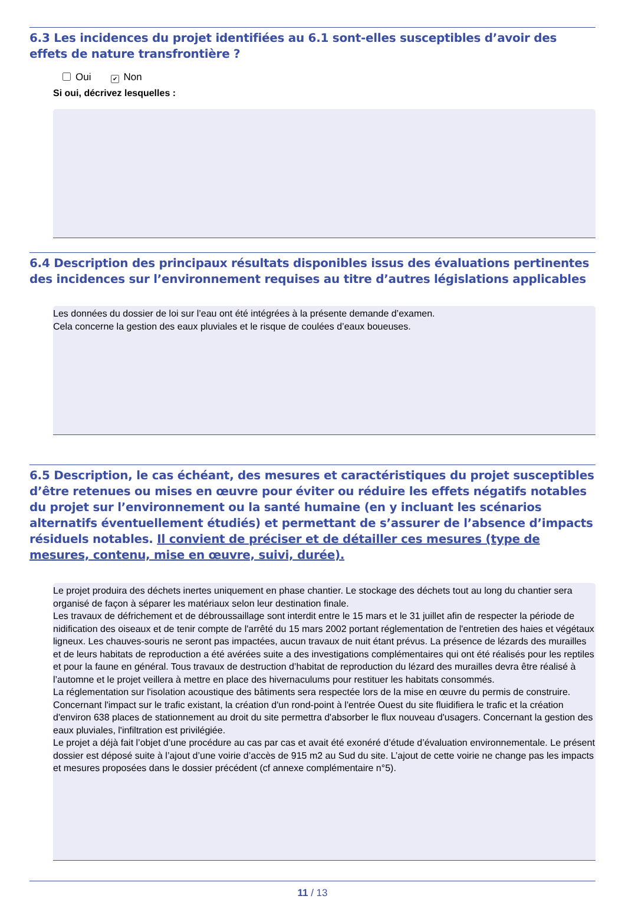6.3 Les incidences du projet identifiées au 6.1 sont-elles susceptibles d’avoir des effets de nature transfrontière ?
Oui ✔ Non
Si oui, décrivez lesquelles :
6.4 Description des principaux résultats disponibles issus des évaluations pertinentes des incidences sur l’environnement requises au titre d’autres législations applicables
Les données du dossier de loi sur l’eau ont été intégrées à la présente demande d’examen.
Cela concerne la gestion des eaux pluviales et le risque de coulées d’eaux boueuses.
6.5 Description, le cas échéant, des mesures et caractéristiques du projet susceptibles d’être retenues ou mises en œuvre pour éviter ou réduire les effets négatifs notables du projet sur l’environnement ou la santé humaine (en y incluant les scénarios alternatifs éventuellement étudiés) et permettant de s’assurer de l’absence d’impacts résiduels notables. Il convient de préciser et de détailler ces mesures (type de mesures, contenu, mise en œuvre, suivi, durée).
Le projet produira des déchets inertes uniquement en phase chantier. Le stockage des déchets tout au long du chantier sera organisé de façon à séparer les matériaux selon leur destination finale.
Les travaux de défrichement et de débroussaillage sont interdit entre le 15 mars et le 31 juillet afin de respecter la période de nidification des oiseaux et de tenir compte de l'arrêté du 15 mars 2002 portant réglementation de l'entretien des haies et végétaux ligneux. Les chauves-souris ne seront pas impactées, aucun travaux de nuit étant prévus. La présence de lézards des murailles et de leurs habitats de reproduction a été avérées suite a des investigations complémentaires qui ont été réalisés pour les reptiles et pour la faune en général. Tous travaux de destruction d’habitat de reproduction du lézard des murailles devra être réalisé à l’automne et le projet veillera à mettre en place des hivernaculums pour restituer les habitats consommés.
La réglementation sur l'isolation acoustique des bâtiments sera respectée lors de la mise en œuvre du permis de construire. Concernant l'impact sur le trafic existant, la création d'un rond-point à l'entrée Ouest du site fluidifiera le trafic et la création d'environ 638 places de stationnement au droit du site permettra d'absorber le flux nouveau d'usagers. Concernant la gestion des eaux pluviales, l'infiltration est privilégiée.
Le projet a déjà fait l’objet d’une procédure au cas par cas et avait été exonéré d’étude d’évaluation environnementale. Le présent dossier est déposé suite à l’ajout d’une voirie d’accès de 915 m2 au Sud du site. L’ajout de cette voirie ne change pas les impacts et mesures proposées dans le dossier précédent (cf annexe complémentaire n°5).
11 / 13